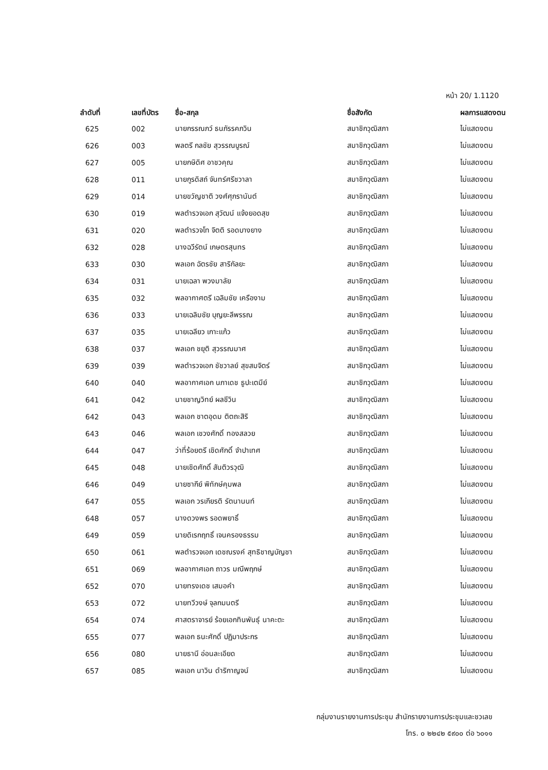หน้า 20/ 1.1120
| ลำดับที่ | เลขที่บัตร | ชื่อ-สกุล | ชื่อสังกัด | ผลการแสดงตน |
| --- | --- | --- | --- | --- |
| 625 | 002 | นายกรรณภว์ ธนภัรรคภวิน | สมาชิกวุฒิสภา | ไม่แสดงตน |
| 626 | 003 | พลตรี กลชัย สุวรรณบูรณ์ | สมาชิกวุฒิสภา | ไม่แสดงตน |
| 627 | 005 | นายกษิดิศ อาชวคุณ | สมาชิกวุฒิสภา | ไม่แสดงตน |
| 628 | 011 | นายกูรดิสถ์ จันทร์ศรีชวาลา | สมาชิกวุฒิสภา | ไม่แสดงตน |
| 629 | 014 | นายขวัญชาติ วงศ์ศุภรานันต์ | สมาชิกวุฒิสภา | ไม่แสดงตน |
| 630 | 019 | พลตำรวจเอก สุวัฒน์ แจ้งยอดสุข | สมาชิกวุฒิสภา | ไม่แสดงตน |
| 631 | 020 | พลตำรวจโท จิตติ รอดบางยาง | สมาชิกวุฒิสภา | ไม่แสดงตน |
| 632 | 028 | นางฉวีรัตน์ เกษตรสุนทร | สมาชิกวุฒิสภา | ไม่แสดงตน |
| 633 | 030 | พลเอก ฉัตรชัย สาริกัลยะ | สมาชิกวุฒิสภา | ไม่แสดงตน |
| 634 | 031 | นายเฉลา พวงมาลัย | สมาชิกวุฒิสภา | ไม่แสดงตน |
| 635 | 032 | พลอากาศตรี เฉลิมชัย เครืองาม | สมาชิกวุฒิสภา | ไม่แสดงตน |
| 636 | 033 | นายเฉลิมชัย บุญยะลีพรรณ | สมาชิกวุฒิสภา | ไม่แสดงตน |
| 637 | 035 | นายเฉลียว เกาะแก้ว | สมาชิกวุฒิสภา | ไม่แสดงตน |
| 638 | 037 | พลเอก ชยุติ สุวรรณมาศ | สมาชิกวุฒิสภา | ไม่แสดงตน |
| 639 | 039 | พลตำรวจเอก ชัชวาลย์ สุขสมจิตร์ | สมาชิกวุฒิสภา | ไม่แสดงตน |
| 640 | 040 | พลอากาศเอก นภาเดช ธูปะเตมีย์ | สมาชิกวุฒิสภา | ไม่แสดงตน |
| 641 | 042 | นายชาญวิทย์ ผลชีวิน | สมาชิกวุฒิสภา | ไม่แสดงตน |
| 642 | 043 | พลเอก ชาตอุดม ติตถะสิริ | สมาชิกวุฒิสภา | ไม่แสดงตน |
| 643 | 046 | พลเอก เชวงศักดิ์ ทองสลวย | สมาชิกวุฒิสภา | ไม่แสดงตน |
| 644 | 047 | ว่าที่ร้อยตรี เชิดศักดิ์ จำปาเทศ | สมาชิกวุฒิสภา | ไม่แสดงตน |
| 645 | 048 | นายเชิดศักดิ์ สันติวรวุฒิ | สมาชิกวุฒิสภา | ไม่แสดงตน |
| 646 | 049 | นายซากีย์ พิทักษ์คุมพล | สมาชิกวุฒิสภา | ไม่แสดงตน |
| 647 | 055 | พลเอก วรเกียรติ รัตนานนท์ | สมาชิกวุฒิสภา | ไม่แสดงตน |
| 648 | 057 | นางดวงพร รอดพยาธิ์ | สมาชิกวุฒิสภา | ไม่แสดงตน |
| 649 | 059 | นายดิเรกฤทธิ์ เจนครองธรรม | สมาชิกวุฒิสภา | ไม่แสดงตน |
| 650 | 061 | พลตำรวจเอก เดชณรงค์ สุทธิชาญบัญชา | สมาชิกวุฒิสภา | ไม่แสดงตน |
| 651 | 069 | พลอากาศเอก ถาวร มณีพฤกษ์ | สมาชิกวุฒิสภา | ไม่แสดงตน |
| 652 | 070 | นายทรงเดช เสมอคำ | สมาชิกวุฒิสภา | ไม่แสดงตน |
| 653 | 072 | นายทวีวงษ์ จุลกมนตรี | สมาชิกวุฒิสภา | ไม่แสดงตน |
| 654 | 074 | ศาสตราจารย์ ร้อยเอกทินพันธุ์ นาคะตะ | สมาชิกวุฒิสภา | ไม่แสดงตน |
| 655 | 077 | พลเอก ธนะศักดิ์ ปฏิมาประกร | สมาชิกวุฒิสภา | ไม่แสดงตน |
| 656 | 080 | นายธานี อ่อนละเอียด | สมาชิกวุฒิสภา | ไม่แสดงตน |
| 657 | 085 | พลเอก นาวิน ดำริกาญจน์ | สมาชิกวุฒิสภา | ไม่แสดงตน |
กลุ่มงานรายงานการประชุม สำนักรายงานการประชุมและชวเลข
โทร. ๐ ๒๒๔๒ ๕๙๐๐ ต่อ ๖๐๑๑